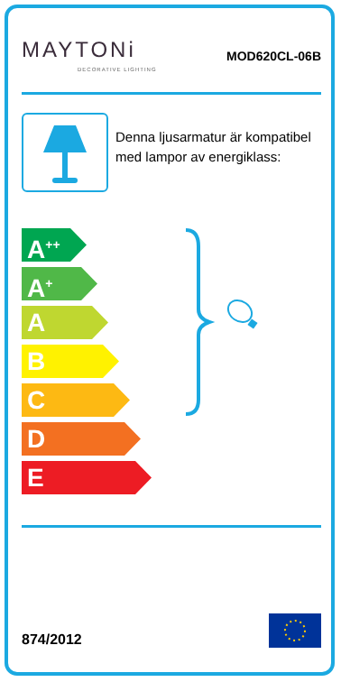MAYTONi
DECORATIVE LIGHTING
MOD620CL-06B
Denna ljusarmatur är kompatibel med lampor av energiklass:
A<sup>++</sup>
A<sup>+</sup>
A
B
C
D
E
874/2012